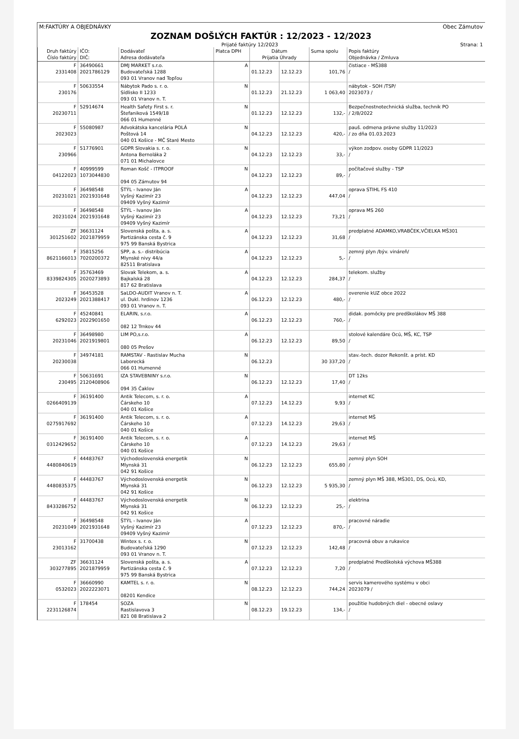M:FAKTÚRY A OBJEDNÁVKY Obec Zámutov
ZOZNAM DOŠLÝCH FAKTÚR : 12/2023 - 12/2023
Prijaté faktúry 12/2023 Strana: 1
| Druh faktúry Číslo faktúry | IČO: DIČ: | Dodávateľ Adresa dodávateľa | Platca DPH | Dátum Prijatia Úhrady | | Suma spolu | Popis faktúry Objednávka / Zmluva |
| --- | --- | --- | --- | --- | --- | --- | --- |
| F 2331408 | 36490661 2021786129 | DMJ MARKET s.r.o. Budovateľská 1288 093 01 Vranov nad Topľou | A | 01.12.23 | 12.12.23 | 101,76 | čistiace - MŠ388 / |
| F 230176 | 50633554 | Nábytok Pado s. r. o. Sídlisko II 1233 093 01 Vranov n. T. | N | 01.12.23 | 21.12.23 | 1 063,40 | nábytok - SOH /TSP/ 2023073 / |
| F 20230711 | 52914674 | Health Safety First s. r. Štefaniková 1549/18 066 01 Humenné | N | 01.12.23 | 12.12.23 | 132,- | Bezpečnostnotechnická služba, technik PO / 2/8/2022 |
| F 2023023 | 55080987 | Advokátska kancelária POLÁ Poštová 14 040 01 Košice - MČ Staré Mesto | N | 04.12.23 | 12.12.23 | 420,- | pauš. odmena právne služby 11/2023 / zo dňa 01.03.2023 |
| F 230966 | 51776901 | GDPR Slovakia s. r. o. Antona Bernoláka 2 071 01 Michalovce | N | 04.12.23 | 12.12.23 | 33,- | výkon zodpov. osoby GDPR 11/2023 / |
| F 04122023 | 40999599 1073044830 | Roman Košč - ITPROOF 094 05 Zámutov 94 | N | 04.12.23 | 12.12.23 | 89,- | počítačové služby - TSP / |
| F 20231021 | 36498548 2021931648 | ŠTÝL - Ivanov Ján Vyšný Kazimír 23 09409 Vyšný Kazimír | A | 04.12.23 | 12.12.23 | 447,04 | oprava STIHL FS 410 / |
| F 20231024 | 36498548 2021931648 | ŠTÝL - Ivanov Ján Vyšný Kazimír 23 09409 Vyšný Kazimír | A | 04.12.23 | 12.12.23 | 73,21 | oprava MS 260 / |
| ZF 301251602 | 36631124 2021879959 | Slovenská pošta, a. s. Partizánska cesta č. 9 975 99 Banská Bystrica | A | 04.12.23 | 12.12.23 | 31,68 | predplatné ADAMKO,VRABČEK,VČIELKA MŠ301 / |
| F 8621166013 | 35815256 7020200372 | SPP, a. s.- distribúcia Mlynské nivy 44/a 82511 Bratislava | A | 04.12.23 | 12.12.23 | 5,- | zemný plyn /býv. vináreň/ / |
| F 8339824305 | 35763469 2020273893 | Slovak Telekom, a. s. Bajkalská 28 817 62 Bratislava | A | 04.12.23 | 12.12.23 | 284,37 | telekom. služby / |
| F 2023249 | 36453528 2021388417 | SaLDO-AUDIT Vranov n. T. ul. Dukl. hrdinov 1236 093 01 Vranov n. T. | A | 06.12.23 | 12.12.23 | 480,- | overenie kUZ obce 2022 / |
| F 6292023 | 45240841 2022901650 | ELARIN, s.r.o. 082 12 Trnkov 44 | A | 06.12.23 | 12.12.23 | 760,- | didak. pomôcky pre predškolákov MŠ 388 / |
| F 20231046 | 36498980 2021919801 | LIM PO,s.r.o. 080 05 Prešov | A | 06.12.23 | 12.12.23 | 89,50 | stolové kalendáre Ocú, MŠ, KC, TSP / |
| F 20230038 | 34974181 | RAMSTAV - Rastislav Mucha Laborecká 066 01 Humenné | N | 06.12.23 | | 30 337,20 | stav.-tech. dozor Rekonšt. a príst. KD / |
| F 230495 | 50631691 2120408906 | IZA STAVEBNINY s.r.o. 094 35 Čaklov | N | 06.12.23 | 12.12.23 | 17,40 | DT 12ks / |
| F 0266409139 | 36191400 | Antik Telecom, s. r. o. Čárskeho 10 040 01 Košice | A | 07.12.23 | 14.12.23 | 9,93 | internet KC / |
| F 0275917692 | 36191400 | Antik Telecom, s. r. o. Čárskeho 10 040 01 Košice | A | 07.12.23 | 14.12.23 | 29,63 | internet MŠ / |
| F 0312429652 | 36191400 | Antik Telecom, s. r. o. Čárskeho 10 040 01 Košice | A | 07.12.23 | 14.12.23 | 29,63 | internet MŠ / |
| F 4480840619 | 44483767 | Východoslovenská energetik Mlynská 31 042 91 Košice | N | 06.12.23 | 12.12.23 | 655,80 | zemný plyn SOH / |
| F 4480835375 | 44483767 | Východoslovenská energetik Mlynská 31 042 91 Košice | N | 06.12.23 | 12.12.23 | 5 935,30 | zemný plyn MŠ 388, MŠ301, DS, Ocú, KD, / |
| F 8433286752 | 44483767 | Východoslovenská energetik Mlynská 31 042 91 Košice | N | 06.12.23 | 12.12.23 | 25,- | elektrina / |
| F 20231049 | 36498548 2021931648 | ŠTÝL - Ivanov Ján Vyšný Kazimír 23 09409 Vyšný Kazimír | A | 07.12.23 | 12.12.23 | 870,- | pracovné náradie / |
| F 23013162 | 31700438 | Wintex s. r. o. Budovateľská 1290 093 01 Vranov n. T. | N | 07.12.23 | 12.12.23 | 142,48 | pracovná obuv a rukavice / |
| ZF 303277895 | 36631124 2021879959 | Slovenská pošta, a. s. Partizánska cesta č. 9 975 99 Banská Bystrica | A | 07.12.23 | 12.12.23 | 7,20 | predplatné Predškolská výchova MŠ388 / |
| F 0532023 | 36660990 2022223071 | KAMTEL s. r. o. 08201 Kendice | N | 08.12.23 | 12.12.23 | 744,24 | servis kamerového systému v obci 2023079 / |
| F 2231126874 | 178454 | SOZA Rastislavova 3 821 08 Bratislava 2 | N | 08.12.23 | 19.12.23 | 134,- | použitie hudobných diel - obecné oslavy / |